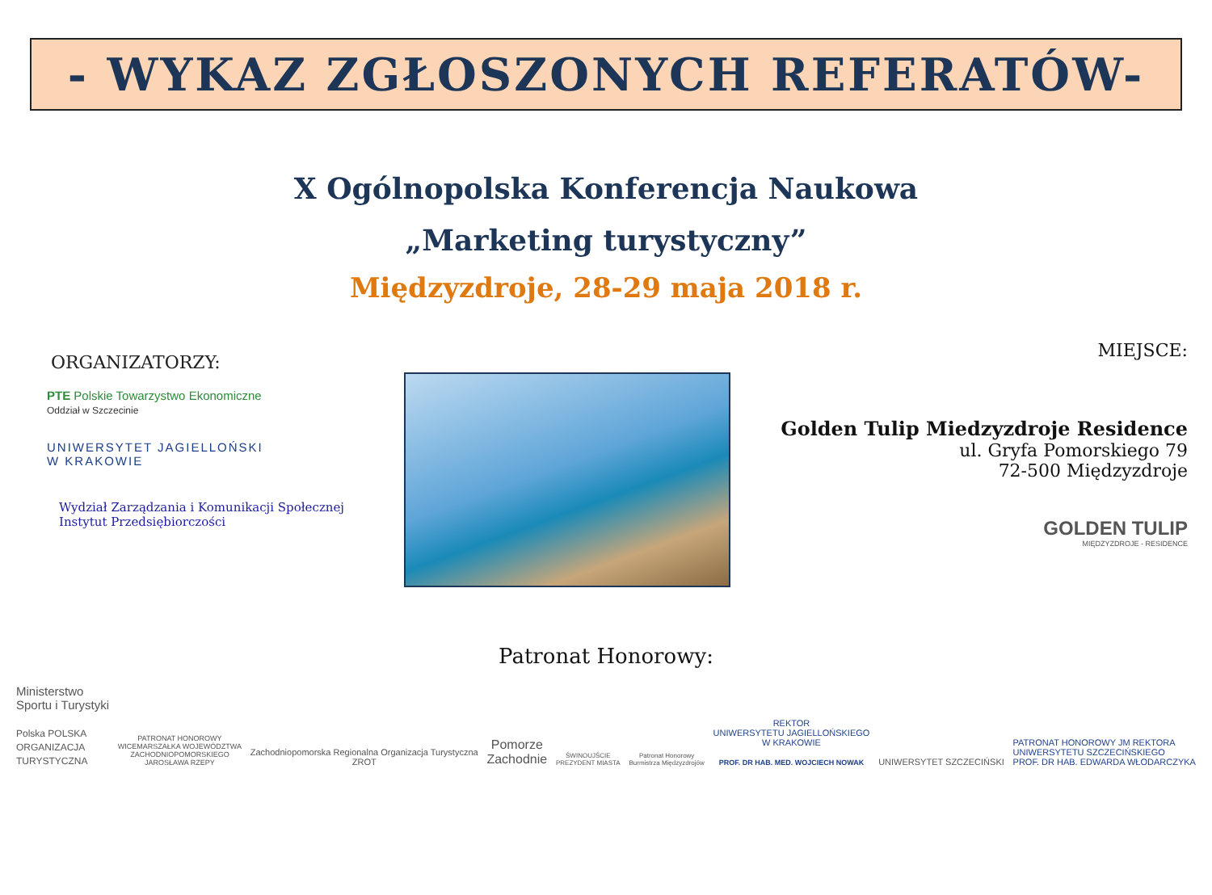- WYKAZ ZGŁOSZONYCH REFERATÓW-
X Ogólnopolska Konferencja Naukowa
„Marketing turystyczny”
Międzyzdroje, 28-29 maja 2018 r.
ORGANIZATORZY:
PTE Polskie Towarzystwo Ekonomiczne
Oddział w Szczecinie
UNIWERSYTET JAGIELLOŃSKI
W KRAKOWIE
Wydział Zarządzania i Komunikacji Społecznej
Instytut Przedsiębiorczości
MIEJSCE:
Golden Tulip Miedzyzdroje Residence
ul. Gryfa Pomorskiego 79
72-500 Międzyzdroje
GOLDEN TULIP
MIĘDZYZDROJE - RESIDENCE
Patronat Honorowy:
Ministerstwo
Sportu i Turystyki
Polska POLSKA
ORGANIZACJA
TURYSTYCZNA
PATRONAT HONOROWY
WICEMARSZAŁKA WOJEWÓDZTWA
ZACHODNIOPOMORSKIEGO
JAROSŁAWA RZEPY
Zachodniopomorska Regionalna Organizacja Turystyczna
ZROT
Pomorze
Zachodnie
ŚWINOUJŚCIE
PREZYDENT MIASTA
Patronat Honorowy
Burmistrza Międzyzdrojów
REKTOR
UNIWERSYTETU JAGIELLOŃSKIEGO
W KRAKOWIE
PROF. DR HAB. MED. WOJCIECH NOWAK
UNIWERSYTET SZCZECIŃSKI
PATRONAT HONOROWY JM REKTORA
UNIWERSYTETU SZCZECIŃSKIEGO
PROF. DR HAB. EDWARDA WŁODARCZYKA